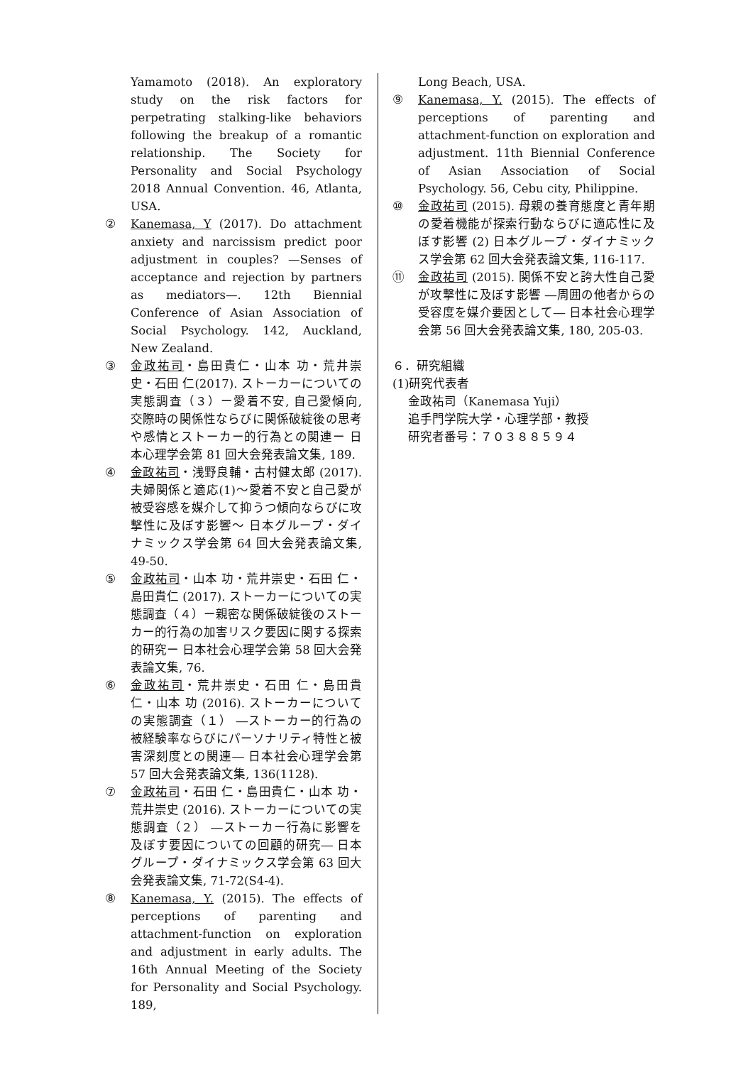Yamamoto (2018). An exploratory study on the risk factors for perpetrating stalking-like behaviors following the breakup of a romantic relationship. The Society for Personality and Social Psychology 2018 Annual Convention. 46, Atlanta, USA.
② Kanemasa, Y (2017). Do attachment anxiety and narcissism predict poor adjustment in couples? —Senses of acceptance and rejection by partners as mediators—. 12th Biennial Conference of Asian Association of Social Psychology. 142, Auckland, New Zealand.
③ 金政祐司・島田貴仁・山本 功・荒井崇史・石田 仁(2017). ストーカーについての実態調査（３）ー愛着不安, 自己愛傾向, 交際時の関係性ならびに関係破綻後の思考や感情とストーカー的行為との関連ー 日本心理学会第 81 回大会発表論文集, 189.
④ 金政祐司・浅野良輔・古村健太郎 (2017). 夫婦関係と適応(1)～愛着不安と自己愛が被受容感を媒介して抑うつ傾向ならびに攻撃性に及ぼす影響～ 日本グループ・ダイナミックス学会第 64 回大会発表論文集, 49-50.
⑤ 金政祐司・山本 功・荒井崇史・石田 仁・島田貴仁 (2017). ストーカーについての実態調査（４）ー親密な関係破綻後のストーカー的行為の加害リスク要因に関する探索的研究ー 日本社会心理学会第 58 回大会発表論文集, 76.
⑥ 金政祐司・荒井崇史・石田 仁・島田貴仁・山本 功 (2016). ストーカーについての実態調査（１） ―ストーカー的行為の被経験率ならびにパーソナリティ特性と被害深刻度との関連― 日本社会心理学会第 57 回大会発表論文集, 136(1128).
⑦ 金政祐司・石田 仁・島田貴仁・山本 功・荒井崇史 (2016). ストーカーについての実態調査（２） ―ストーカー行為に影響を及ぼす要因についての回顧的研究― 日本グループ・ダイナミックス学会第 63 回大会発表論文集, 71-72(S4-4).
⑧ Kanemasa, Y. (2015). The effects of perceptions of parenting and attachment-function on exploration and adjustment in early adults. The 16th Annual Meeting of the Society for Personality and Social Psychology. 189,
Long Beach, USA.
⑨ Kanemasa, Y. (2015). The effects of perceptions of parenting and attachment-function on exploration and adjustment. 11th Biennial Conference of Asian Association of Social Psychology. 56, Cebu city, Philippine.
⑩ 金政祐司 (2015). 母親の養育態度と青年期の愛着機能が探索行動ならびに適応性に及ぼす影響 (2) 日本グループ・ダイナミックス学会第 62 回大会発表論文集, 116-117.
⑪ 金政祐司 (2015). 関係不安と誇大性自己愛が攻撃性に及ぼす影響 ―周囲の他者からの受容度を媒介要因として― 日本社会心理学会第 56 回大会発表論文集, 180, 205-03.
６．研究組織
(1)研究代表者
金政祐司（Kanemasa Yuji）
追手門学院大学・心理学部・教授
研究者番号：７０３８８５９４